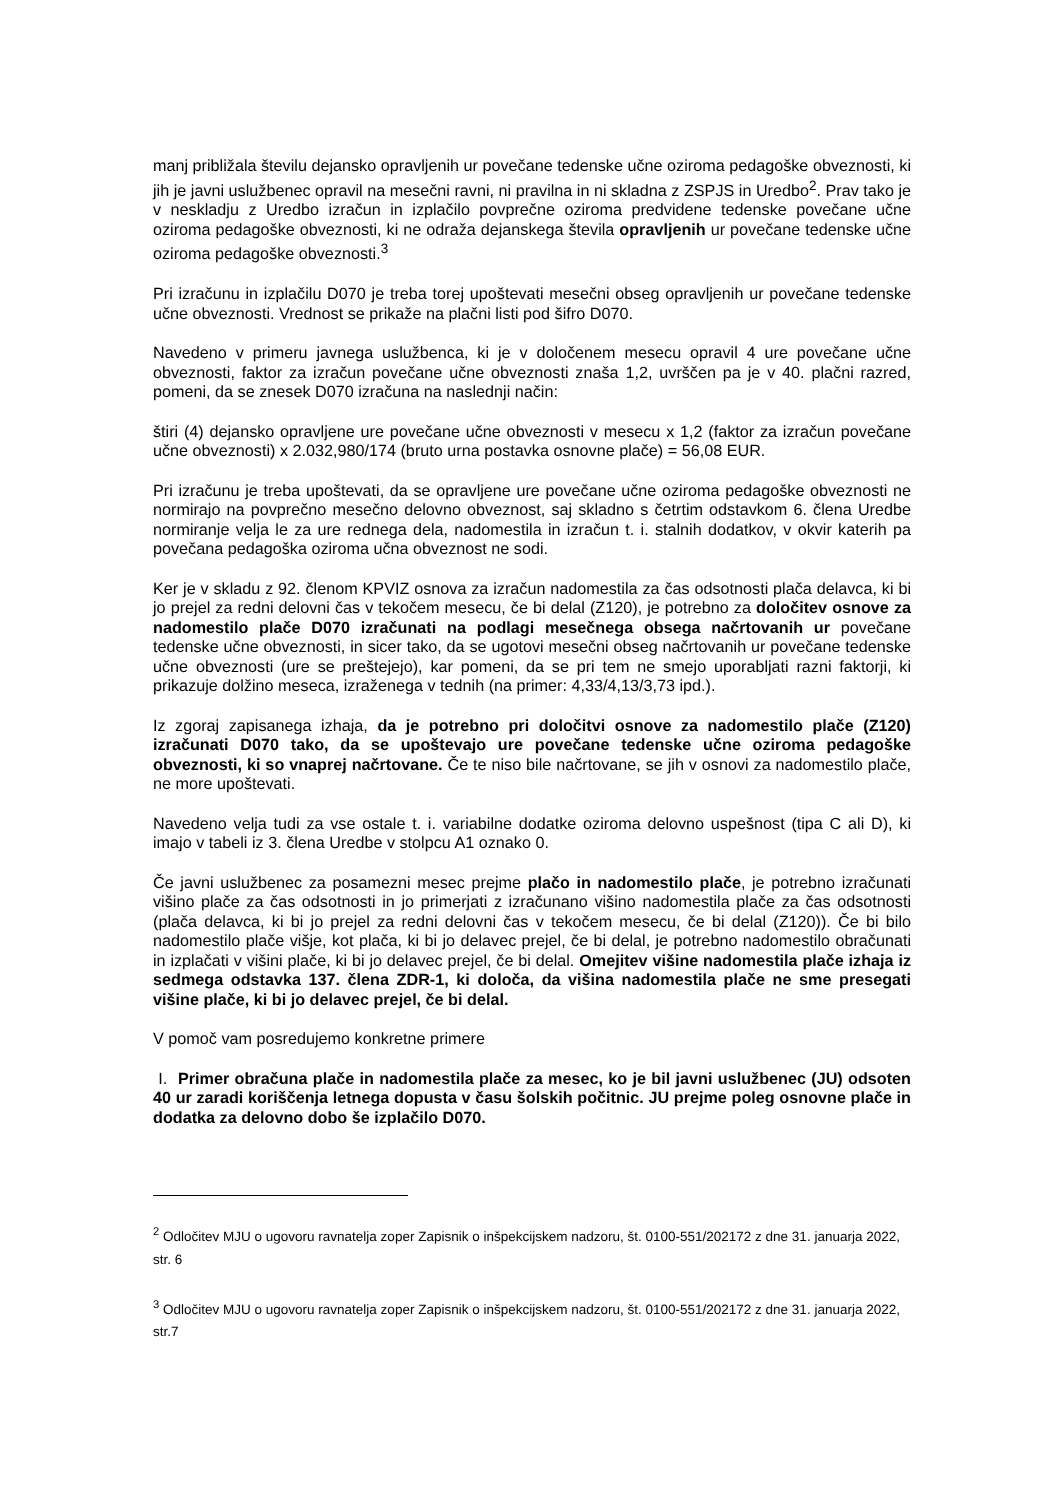manj približala številu dejansko opravljenih ur povečane tedenske učne oziroma pedagoške obveznosti, ki jih je javni uslužbenec opravil na mesečni ravni, ni pravilna in ni skladna z ZSPJS in Uredbo<sup>2</sup>. Prav tako je v neskladju z Uredbo izračun in izplačilo povprečne oziroma predvidene tedenske povečane učne oziroma pedagoške obveznosti, ki ne odraža dejanskega števila opravljenih ur povečane tedenske učne oziroma pedagoške obveznosti.<sup>3</sup>
Pri izračunu in izplačilu D070 je treba torej upoštevati mesečni obseg opravljenih ur povečane tedenske učne obveznosti. Vrednost se prikaže na plačni listi pod šifro D070.
Navedeno v primeru javnega uslužbenca, ki je v določenem mesecu opravil 4 ure povečane učne obveznosti, faktor za izračun povečane učne obveznosti znaša 1,2, uvrščen pa je v 40. plačni razred, pomeni, da se znesek D070 izračuna na naslednji način:
štiri (4) dejansko opravljene ure povečane učne obveznosti v mesecu x 1,2 (faktor za izračun povečane učne obveznosti) x 2.032,980/174 (bruto urna postavka osnovne plače) = 56,08 EUR.
Pri izračunu je treba upoštevati, da se opravljene ure povečane učne oziroma pedagoške obveznosti ne normirajo na povprečno mesečno delovno obveznost, saj skladno s četrtim odstavkom 6. člena Uredbe normiranje velja le za ure rednega dela, nadomestila in izračun t. i. stalnih dodatkov, v okvir katerih pa povečana pedagoška oziroma učna obveznost ne sodi.
Ker je v skladu z 92. členom KPVIZ osnova za izračun nadomestila za čas odsotnosti plača delavca, ki bi jo prejel za redni delovni čas v tekočem mesecu, če bi delal (Z120), je potrebno za določitev osnove za nadomestilo plače D070 izračunati na podlagi mesečnega obsega načrtovanih ur povečane tedenske učne obveznosti, in sicer tako, da se ugotovi mesečni obseg načrtovanih ur povečane tedenske učne obveznosti (ure se preštejejo), kar pomeni, da se pri tem ne smejo uporabljati razni faktorji, ki prikazuje dolžino meseca, izraženega v tednih (na primer: 4,33/4,13/3,73 ipd.).
Iz zgoraj zapisanega izhaja, da je potrebno pri določitvi osnove za nadomestilo plače (Z120) izračunati D070 tako, da se upoštevajo ure povečane tedenske učne oziroma pedagoške obveznosti, ki so vnaprej načrtovane. Če te niso bile načrtovane, se jih v osnovi za nadomestilo plače, ne more upoštevati.
Navedeno velja tudi za vse ostale t. i. variabilne dodatke oziroma delovno uspešnost (tipa C ali D), ki imajo v tabeli iz 3. člena Uredbe v stolpcu A1 oznako 0.
Če javni uslužbenec za posamezni mesec prejme plačo in nadomestilo plače, je potrebno izračunati višino plače za čas odsotnosti in jo primerjati z izračunano višino nadomestila plače za čas odsotnosti (plača delavca, ki bi jo prejel za redni delovni čas v tekočem mesecu, če bi delal (Z120)). Če bi bilo nadomestilo plače višje, kot plača, ki bi jo delavec prejel, če bi delal, je potrebno nadomestilo obračunati in izplačati v višini plače, ki bi jo delavec prejel, če bi delal. Omejitev višine nadomestila plače izhaja iz sedmega odstavka 137. člena ZDR-1, ki določa, da višina nadomestila plače ne sme presegati višine plače, ki bi jo delavec prejel, če bi delal.
V pomoč vam posredujemo konkretne primere
I. Primer obračuna plače in nadomestila plače za mesec, ko je bil javni uslužbenec (JU) odsoten 40 ur zaradi koriščenja letnega dopusta v času šolskih počitnic. JU prejme poleg osnovne plače in dodatka za delovno dobo še izplačilo D070.
<sup>2</sup> Odločitev MJU o ugovoru ravnatelja zoper Zapisnik o inšpekcijskem nadzoru, št. 0100-551/202172 z dne 31. januarja 2022, str. 6
<sup>3</sup> Odločitev MJU o ugovoru ravnatelja zoper Zapisnik o inšpekcijskem nadzoru, št. 0100-551/202172 z dne 31. januarja 2022, str.7